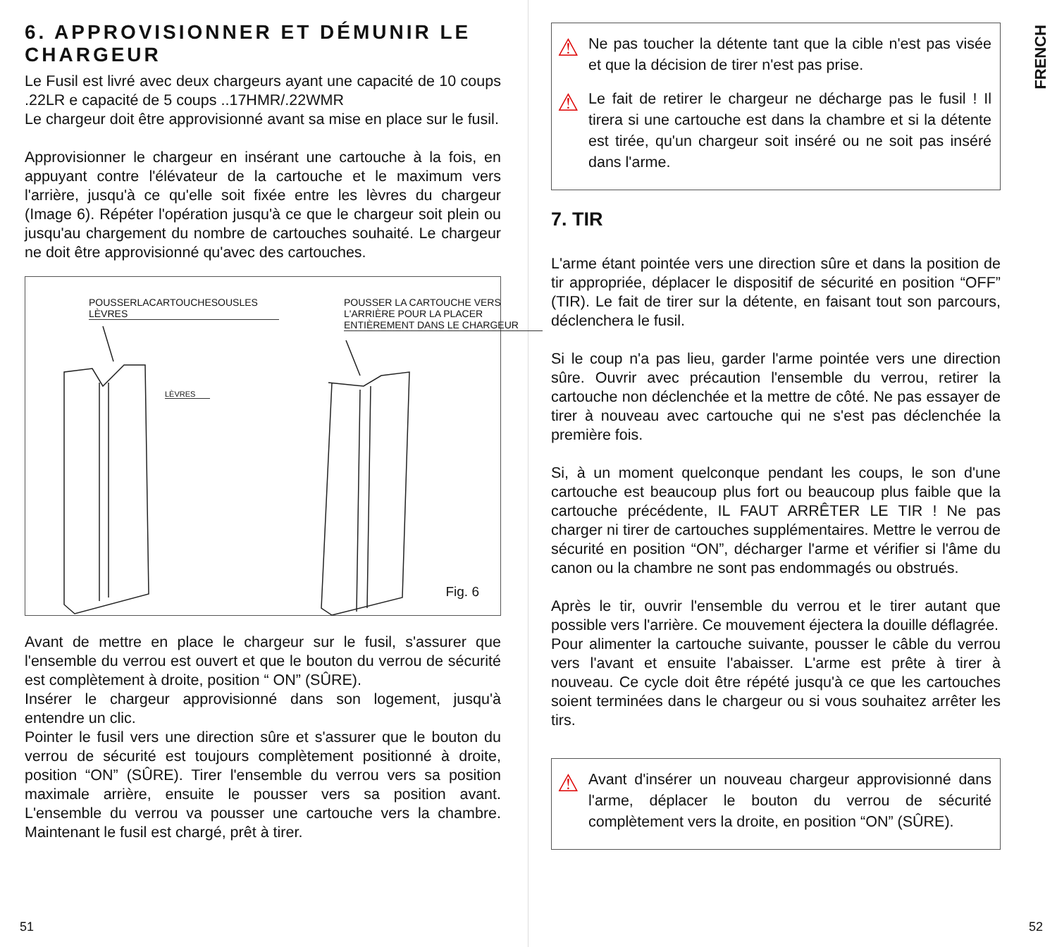6. APPROVISIONNER ET DÉMUNIR LE CHARGEUR
Le Fusil est livré avec deux chargeurs ayant une capacité de 10 coups .22LR e capacité de 5 coups ..17HMR/.22WMR
Le chargeur doit être approvisionné avant sa mise en place sur le fusil.
Approvisionner le chargeur en insérant une cartouche à la fois, en appuyant contre l'élévateur de la cartouche et le maximum vers l'arrière, jusqu'à ce qu'elle soit fixée entre les lèvres du chargeur (Image 6). Répéter l'opération jusqu'à ce que le chargeur soit plein ou jusqu'au chargement du nombre de cartouches souhaité. Le chargeur ne doit être approvisionné qu'avec des cartouches.
POUSSERLACARTOUCHESOUSLES LÈVRES
POUSSER LA CARTOUCHE VERS L'ARRIÈRE POUR LA PLACER ENTIÈREMENT DANS LE CHARGEUR
LÈVRES
Fig. 6
Avant de mettre en place le chargeur sur le fusil, s'assurer que l'ensemble du verrou est ouvert et que le bouton du verrou de sécurité est complètement à droite, position “ ON” (SÛRE).
Insérer le chargeur approvisionné dans son logement, jusqu'à entendre un clic.
Pointer le fusil vers une direction sûre et s'assurer que le bouton du verrou de sécurité est toujours complètement positionné à droite, position “ON” (SÛRE). Tirer l'ensemble du verrou vers sa position maximale arrière, ensuite le pousser vers sa position avant. L'ensemble du verrou va pousser une cartouche vers la chambre. Maintenant le fusil est chargé, prêt à tirer.
51
FRENCH
⚠
Ne pas toucher la détente tant que la cible n'est pas visée et que la décision de tirer n'est pas prise.
⚠
Le fait de retirer le chargeur ne décharge pas le fusil ! Il tirera si une cartouche est dans la chambre et si la détente est tirée, qu'un chargeur soit inséré ou ne soit pas inséré dans l'arme.
7. TIR
L'arme étant pointée vers une direction sûre et dans la position de tir appropriée, déplacer le dispositif de sécurité en position “OFF” (TIR). Le fait de tirer sur la détente, en faisant tout son parcours, déclenchera le fusil.
Si le coup n'a pas lieu, garder l'arme pointée vers une direction sûre. Ouvrir avec précaution l'ensemble du verrou, retirer la cartouche non déclenchée et la mettre de côté. Ne pas essayer de tirer à nouveau avec cartouche qui ne s'est pas déclenchée la première fois.
Si, à un moment quelconque pendant les coups, le son d'une cartouche est beaucoup plus fort ou beaucoup plus faible que la cartouche précédente, IL FAUT ARRÊTER LE TIR ! Ne pas charger ni tirer de cartouches supplémentaires. Mettre le verrou de sécurité en position “ON”, décharger l'arme et vérifier si l'âme du canon ou la chambre ne sont pas endommagés ou obstrués.
Après le tir, ouvrir l'ensemble du verrou et le tirer autant que possible vers l'arrière. Ce mouvement éjectera la douille déflagrée.
Pour alimenter la cartouche suivante, pousser le câble du verrou vers l'avant et ensuite l'abaisser. L'arme est prête à tirer à nouveau. Ce cycle doit être répété jusqu'à ce que les cartouches soient terminées dans le chargeur ou si vous souhaitez arrêter les tirs.
⚠
Avant d'insérer un nouveau chargeur approvisionné dans l'arme, déplacer le bouton du verrou de sécurité complètement vers la droite, en position “ON” (SÛRE).
52